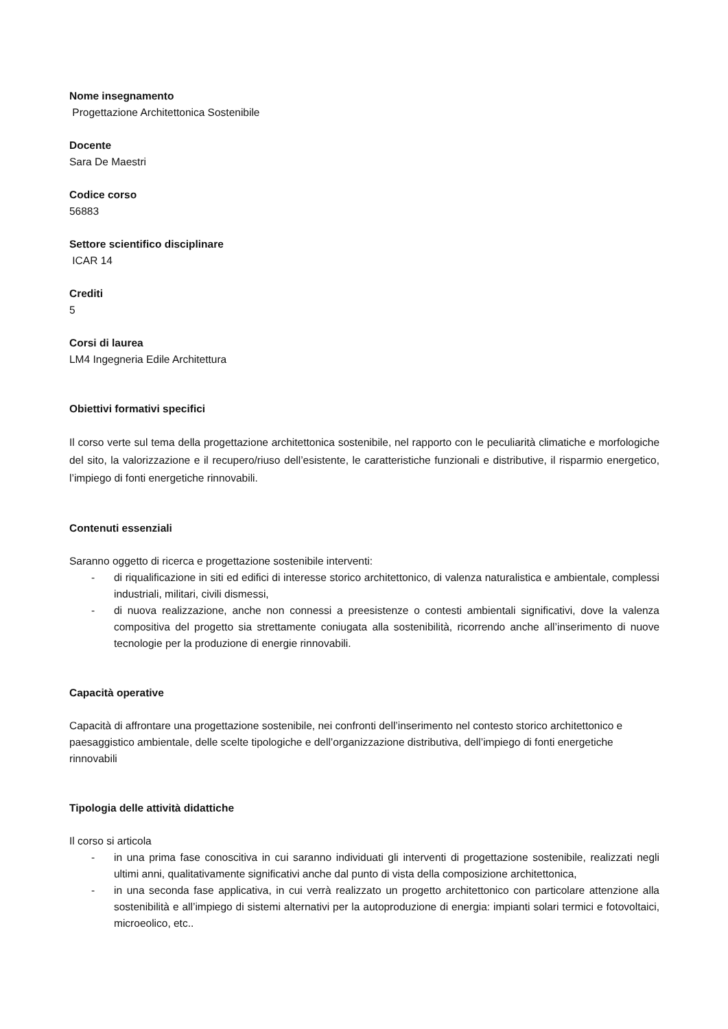Nome insegnamento
Progettazione Architettonica Sostenibile
Docente
Sara De Maestri
Codice corso
56883
Settore scientifico disciplinare
ICAR 14
Crediti
5
Corsi di laurea
LM4 Ingegneria Edile Architettura
Obiettivi formativi specifici
Il corso verte sul tema della progettazione architettonica sostenibile, nel rapporto con le peculiarità climatiche e morfologiche del sito, la valorizzazione e il recupero/riuso dell’esistente, le caratteristiche funzionali e distributive, il risparmio energetico, l’impiego di fonti energetiche rinnovabili.
Contenuti essenziali
Saranno oggetto di ricerca e progettazione sostenibile interventi:
- di riqualificazione in siti ed edifici di interesse storico architettonico, di valenza naturalistica e ambientale, complessi industriali, militari, civili dismessi,
- di nuova realizzazione, anche non connessi a preesistenze o contesti ambientali significativi, dove la valenza compositiva del progetto sia strettamente coniugata alla sostenibilità, ricorrendo anche all’inserimento di nuove tecnologie per la produzione di energie rinnovabili.
Capacità operative
Capacità di affrontare una progettazione sostenibile, nei confronti dell’inserimento nel contesto storico architettonico e paesaggistico ambientale, delle scelte tipologiche e dell’organizzazione distributiva, dell’impiego di fonti energetiche rinnovabili
Tipologia delle attività didattiche
Il corso si articola
- in una prima fase conoscitiva in cui saranno individuati gli interventi di progettazione sostenibile, realizzati negli ultimi anni, qualitativamente significativi anche dal punto di vista della composizione architettonica,
- in una seconda fase applicativa, in cui verrà realizzato un progetto architettonico con particolare attenzione alla sostenibilità e all’impiego di sistemi alternativi per la autoproduzione di energia: impianti solari termici e fotovoltaici, microeolico, etc..